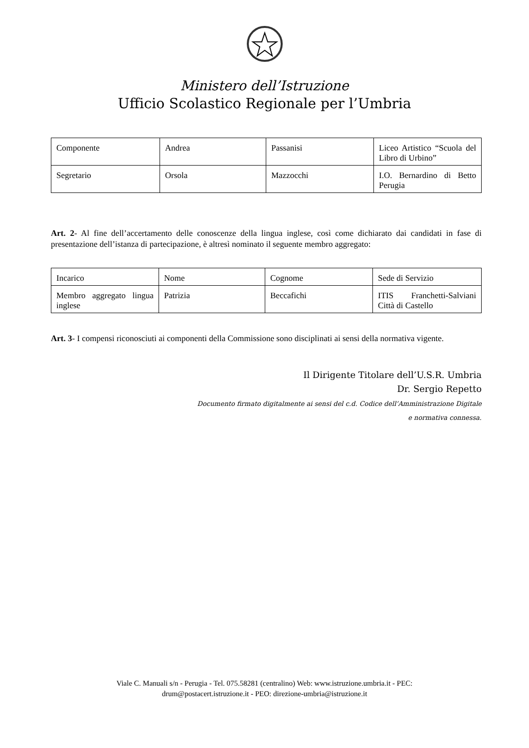Ministero dell’Istruzione
Ufficio Scolastico Regionale per l’Umbria
| Componente | Andrea | Passanisi | Liceo Artistico “Scuola del Libro di Urbino” |
| Segretario | Orsola | Mazzocchi | I.O. Bernardino di Betto Perugia |
Art. 2- Al fine dell’accertamento delle conoscenze della lingua inglese, così come dichiarato dai candidati in fase di presentazione dell’istanza di partecipazione, è altresì nominato il seguente membro aggregato:
| Incarico | Nome | Cognome | Sede di Servizio |
| Membro aggregato lingua inglese | Patrizia | Beccafichi | ITIS Franchetti-Salviani Città di Castello |
Art. 3- I compensi riconosciuti ai componenti della Commissione sono disciplinati ai sensi della normativa vigente.
Il Dirigente Titolare dell’U.S.R. Umbria
Dr. Sergio Repetto
Documento firmato digitalmente ai sensi del c.d. Codice dell’Amministrazione Digitale
e normativa connessa.
Viale C. Manuali s/n - Perugia - Tel. 075.58281 (centralino) Web: www.istruzione.umbria.it - PEC:
drum@postacert.istruzione.it - PEO: direzione-umbria@istruzione.it